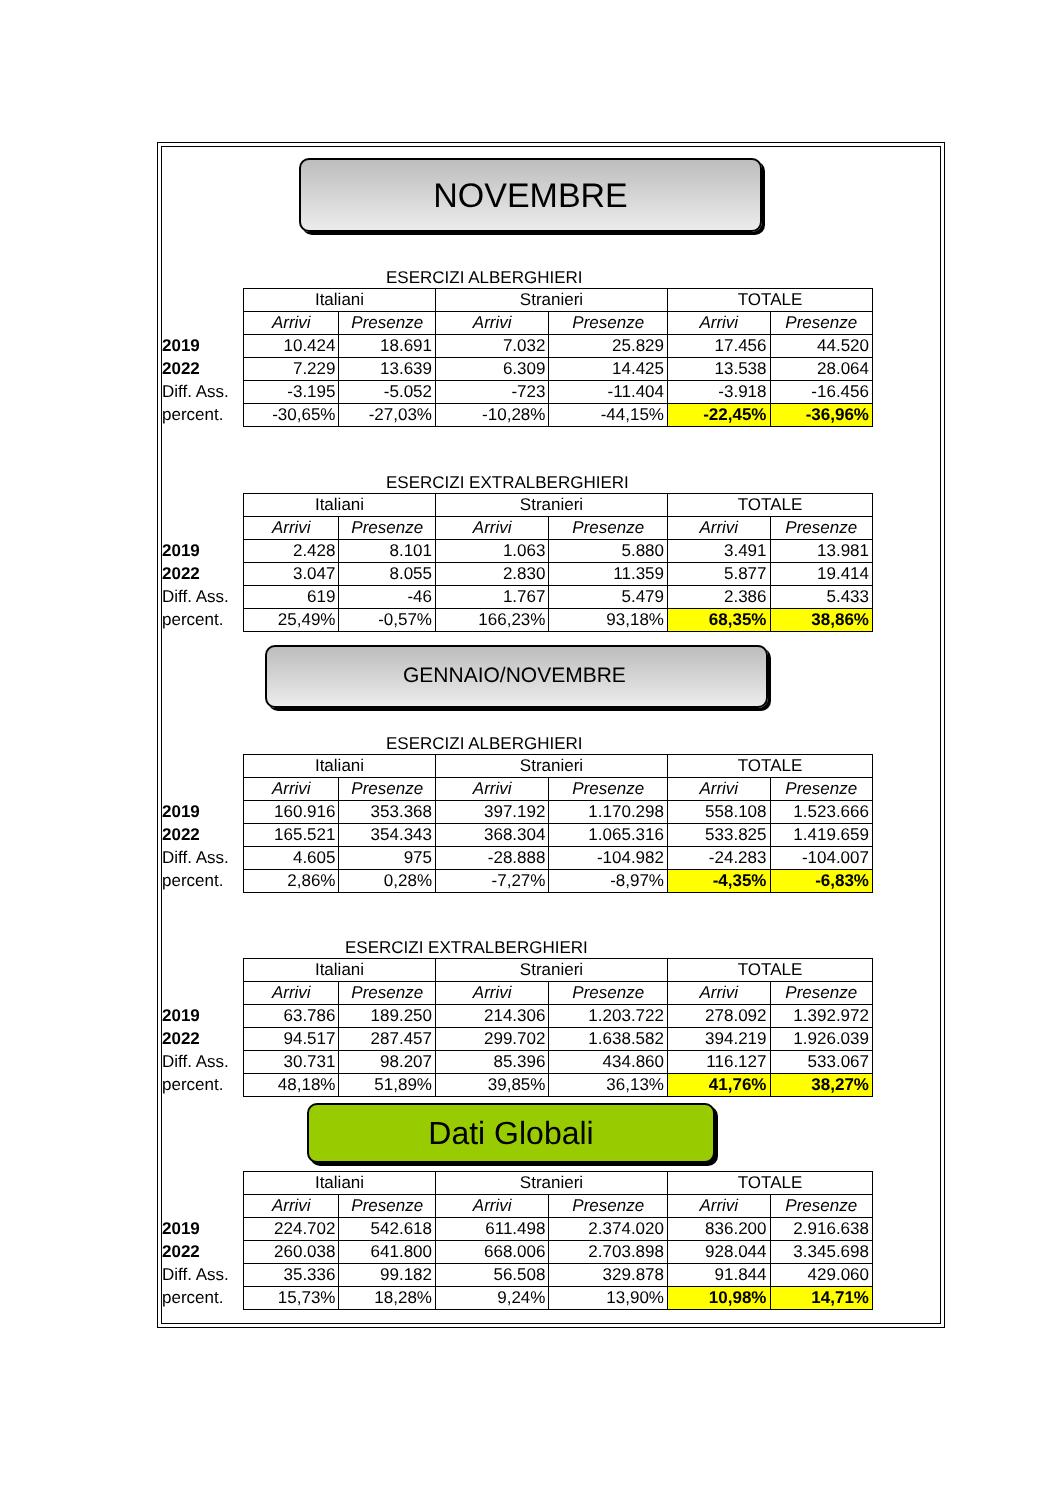NOVEMBRE
ESERCIZI ALBERGHIERI
| | Italiani | | Stranieri | | TOTALE | |
| | Arrivi | Presenze | Arrivi | Presenze | Arrivi | Presenze |
| 2019 | 10.424 | 18.691 | 7.032 | 25.829 | 17.456 | 44.520 |
| 2022 | 7.229 | 13.639 | 6.309 | 14.425 | 13.538 | 28.064 |
| Diff. Ass. | -3.195 | -5.052 | -723 | -11.404 | -3.918 | -16.456 |
| percent. | -30,65% | -27,03% | -10,28% | -44,15% | -22,45% | -36,96% |
ESERCIZI EXTRALBERGHIERI
| | Italiani | | Stranieri | | TOTALE | |
| | Arrivi | Presenze | Arrivi | Presenze | Arrivi | Presenze |
| 2019 | 2.428 | 8.101 | 1.063 | 5.880 | 3.491 | 13.981 |
| 2022 | 3.047 | 8.055 | 2.830 | 11.359 | 5.877 | 19.414 |
| Diff. Ass. | 619 | -46 | 1.767 | 5.479 | 2.386 | 5.433 |
| percent. | 25,49% | -0,57% | 166,23% | 93,18% | 68,35% | 38,86% |
GENNAIO/NOVEMBRE
ESERCIZI ALBERGHIERI
| | Italiani | | Stranieri | | TOTALE | |
| | Arrivi | Presenze | Arrivi | Presenze | Arrivi | Presenze |
| 2019 | 160.916 | 353.368 | 397.192 | 1.170.298 | 558.108 | 1.523.666 |
| 2022 | 165.521 | 354.343 | 368.304 | 1.065.316 | 533.825 | 1.419.659 |
| Diff. Ass. | 4.605 | 975 | -28.888 | -104.982 | -24.283 | -104.007 |
| percent. | 2,86% | 0,28% | -7,27% | -8,97% | -4,35% | -6,83% |
ESERCIZI EXTRALBERGHIERI
| | Italiani | | Stranieri | | TOTALE | |
| | Arrivi | Presenze | Arrivi | Presenze | Arrivi | Presenze |
| 2019 | 63.786 | 189.250 | 214.306 | 1.203.722 | 278.092 | 1.392.972 |
| 2022 | 94.517 | 287.457 | 299.702 | 1.638.582 | 394.219 | 1.926.039 |
| Diff. Ass. | 30.731 | 98.207 | 85.396 | 434.860 | 116.127 | 533.067 |
| percent. | 48,18% | 51,89% | 39,85% | 36,13% | 41,76% | 38,27% |
Dati Globali
| | Italiani | | Stranieri | | TOTALE | |
| | Arrivi | Presenze | Arrivi | Presenze | Arrivi | Presenze |
| 2019 | 224.702 | 542.618 | 611.498 | 2.374.020 | 836.200 | 2.916.638 |
| 2022 | 260.038 | 641.800 | 668.006 | 2.703.898 | 928.044 | 3.345.698 |
| Diff. Ass. | 35.336 | 99.182 | 56.508 | 329.878 | 91.844 | 429.060 |
| percent. | 15,73% | 18,28% | 9,24% | 13,90% | 10,98% | 14,71% |